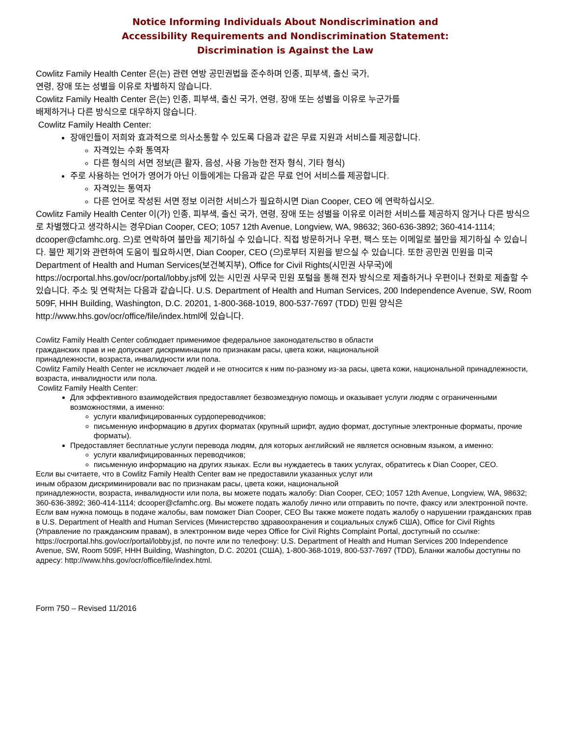Notice Informing Individuals About Nondiscrimination and
Accessibility Requirements and Nondiscrimination Statement:
Discrimination is Against the Law
Cowlitz Family Health Center 은(는) 관련 연방 공민권법을 준수하며 인종, 피부색, 출신 국가,
연령, 장애 또는 성별을 이유로 차별하지 않습니다.
Cowlitz Family Health Center 은(는) 인종, 피부색, 출신 국가, 연령, 장애 또는 성별을 이유로 누군가를
배제하거나 다른 방식으로 대우하지 않습니다.
Cowlitz Family Health Center:
장애인들이 저희와 효과적으로 의사소통할 수 있도록 다음과 같은 무료 지원과 서비스를 제공합니다.
자격있는 수화 통역자
다른 형식의 서면 정보(큰 활자, 음성, 사용 가능한 전자 형식, 기타 형식)
주로 사용하는 언어가 영어가 아닌 이들에게는 다음과 같은 무료 언어 서비스를 제공합니다.
자격있는 통역자
다른 언어로 작성된 서면 정보 이러한 서비스가 필요하시면 Dian Cooper, CEO 에 연락하십시오.
Cowlitz Family Health Center 이(가) 인종, 피부색, 출신 국가, 연령, 장애 또는 성별을 이유로 이러한 서비스를 제공하지 않거나 다른 방식으로 차별했다고 생각하시는 경우Dian Cooper, CEO; 1057 12th Avenue, Longview, WA, 98632; 360-636-3892; 360-414-1114; dcooper@cfamhc.org. 으)로 연락하여 불만을 제기하실 수 있습니다. 직접 방문하거나 우편, 팩스 또는 이메일로 불만을 제기하실 수 있습니다. 불만 제기와 관련하여 도움이 필요하시면, Dian Cooper, CEO (으)로부터 지원을 받으실 수 있습니다. 또한 공민권 민원을 미국 Department of Health and Human Services(보건복지부), Office for Civil Rights(시민권 사무국)에 https://ocrportal.hhs.gov/ocr/portal/lobby.jsf에 있는 시민권 사무국 민원 포털을 통해 전자 방식으로 제출하거나 우편이나 전화로 제출할 수 있습니다. 주소 및 연락처는 다음과 같습니다. U.S. Department of Health and Human Services, 200 Independence Avenue, SW, Room 509F, HHH Building, Washington, D.C. 20201, 1-800-368-1019, 800-537-7697 (TDD) 민원 양식은 http://www.hhs.gov/ocr/office/file/index.html에 있습니다.
Cowlitz Family Health Center соблюдает применимое федеральное законодательство в области
гражданских прав и не допускает дискриминации по признакам расы, цвета кожи, национальной
принадлежности, возраста, инвалидности или пола.
Cowlitz Family Health Center не исключает людей и не относится к ним по-разному из-за расы, цвета кожи, национальной принадлежности, возраста, инвалидности или пола.
Cowlitz Family Health Center:
Для эффективного взаимодействия предоставляет безвозмездную помощь и оказывает услуги людям с ограниченными возможностями, а именно:
услуги квалифицированных сурдопереводчиков;
письменную информацию в других форматах (крупный шрифт, аудио формат, доступные электронные форматы, прочие форматы).
Предоставляет бесплатные услуги перевода людям, для которых английский не является основным языком, а именно:
услуги квалифицированных переводчиков;
письменную информацию на других языках. Если вы нуждаетесь в таких услугах, обратитесь к Dian Cooper, CEO.
Если вы считаете, что в Cowlitz Family Health Center вам не предоставили указанных услуг или
иным образом дискриминировали вас по признакам расы, цвета кожи, национальной
принадлежности, возраста, инвалидности или пола, вы можете подать жалобу: Dian Cooper, CEO; 1057 12th Avenue, Longview, WA, 98632; 360-636-3892; 360-414-1114; dcooper@cfamhc.org. Вы можете подать жалобу лично или отправить по почте, факсу или электронной почте. Если вам нужна помощь в подаче жалобы, вам поможет Dian Cooper, CEO Вы также можете подать жалобу о нарушении гражданских прав в U.S. Department of Health and Human Services (Министерство здравоохранения и социальных служб США), Office for Civil Rights (Управление по гражданским правам), в электронном виде через Office for Civil Rights Complaint Portal, доступный по ссылке: https://ocrportal.hhs.gov/ocr/portal/lobby.jsf, по почте или по телефону: U.S. Department of Health and Human Services 200 Independence Avenue, SW, Room 509F, HHH Building, Washington, D.C. 20201 (США), 1-800-368-1019, 800-537-7697 (TDD), Бланки жалобы доступны по адресу: http://www.hhs.gov/ocr/office/file/index.html.
Form 750 – Revised 11/2016